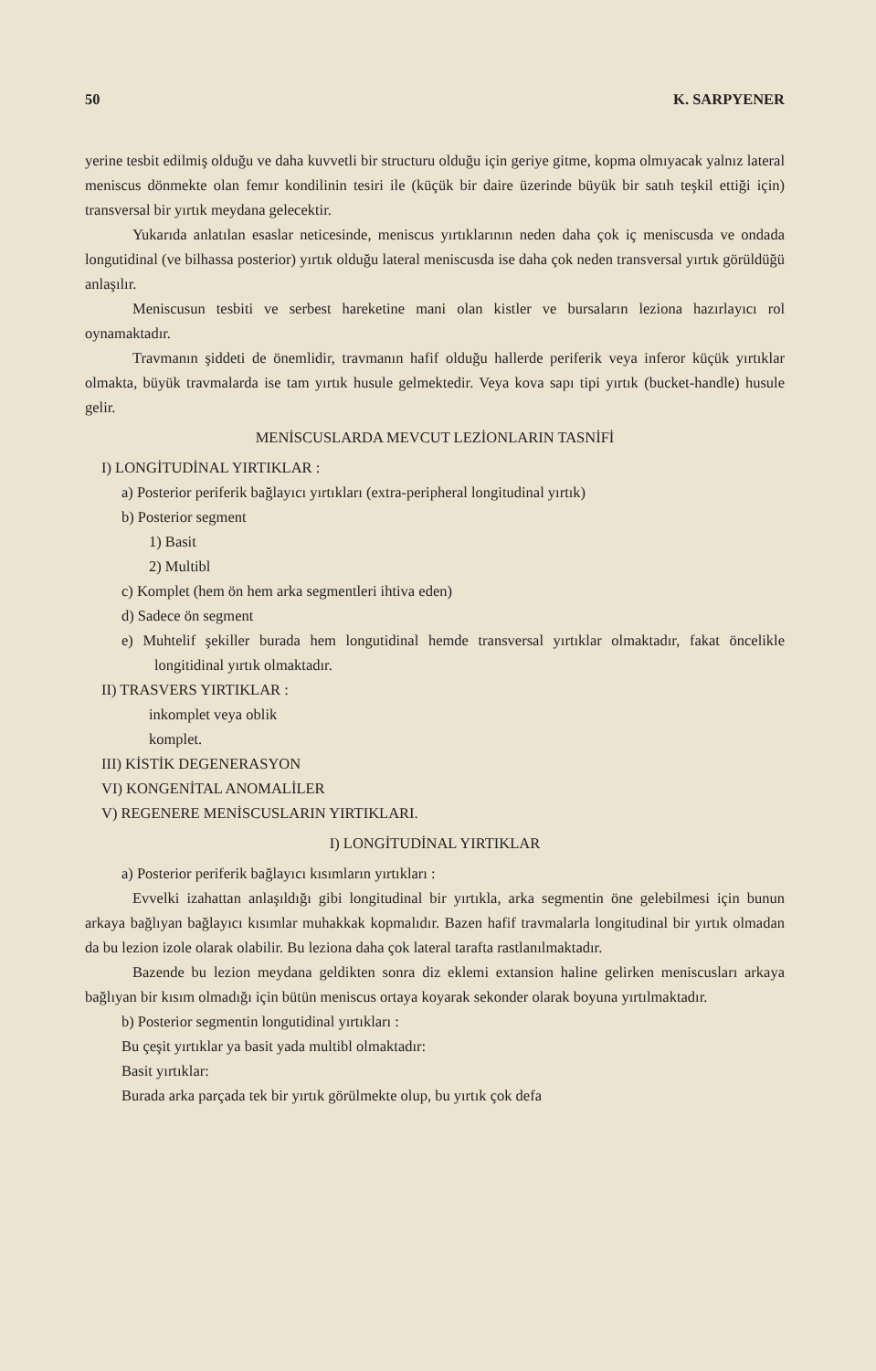50 K. SARPYENER
yerine tesbit edilmiş olduğu ve daha kuvvetli bir structuru olduğu için geriye gitme, kopma olmıyacak yalnız lateral meniscus dönmekte olan femır kondilinin tesiri ile (küçük bir daire üzerinde büyük bir satıh teşkil ettiği için) transversal bir yırtık meydana gelecektir.
Yukarıda anlatılan esaslar neticesinde, meniscus yırtıklarının neden daha çok iç meniscusda ve ondada longutidinal (ve bilhassa posterior) yırtık olduğu lateral meniscusda ise daha çok neden transversal yırtık görüldüğü anlaşılır.
Meniscusun tesbiti ve serbest hareketine mani olan kistler ve bursaların leziona hazırlayıcı rol oynamaktadır.
Travmanın şiddeti de önemlidir, travmanın hafif olduğu hallerde periferik veya inferor küçük yırtıklar olmakta, büyük travmalarda ise tam yırtık husule gelmektedir. Veya kova sapı tipi yırtık (bucket-handle) husule gelir.
MENİSCUSLARDA MEVCUT LEZİONLARIN TASNİFİ
I) LONGİTUDİNAL YIRTIKLAR :
a) Posterior periferik bağlayıcı yırtıkları (extra-peripheral longitudinal yırtık)
b) Posterior segment
1) Basit
2) Multibl
c) Komplet (hem ön hem arka segmentleri ihtiva eden)
d) Sadece ön segment
e) Muhtelif şekiller burada hem longutidinal hemde transversal yırtıklar olmaktadır, fakat öncelikle longitidinal yırtık olmaktadır.
II) TRASVERS YIRTIKLAR :
inkomplet veya oblik
komplet.
III) KİSTİK DEGENERASYON
VI) KONGENİTAL ANOMALİLER
V) REGENERE MENİSCUSLARIN YIRTIKLARI.
I) LONGİTUDİNAL YIRTIKLAR
a) Posterior periferik bağlayıcı kısımların yırtıkları :
Evvelki izahattan anlaşıldığı gibi longitudinal bir yırtıkla, arka segmentin öne gelebilmesi için bunun arkaya bağlıyan bağlayıcı kısımlar muhakkak kopmalıdır. Bazen hafif travmalarla longitudinal bir yırtık olmadan da bu lezion izole olarak olabilir. Bu leziona daha çok lateral tarafta rastlanılmaktadır.
Bazende bu lezion meydana geldikten sonra diz eklemi extansion haline gelirken meniscusları arkaya bağlıyan bir kısım olmadığı için bütün meniscus ortaya koyarak sekonder olarak boyuna yırtılmaktadır.
b) Posterior segmentin longutidinal yırtıkları :
Bu çeşit yırtıklar ya basit yada multibl olmaktadır:
Basit yırtıklar:
Burada arka parçada tek bir yırtık görülmekte olup, bu yırtık çok defa